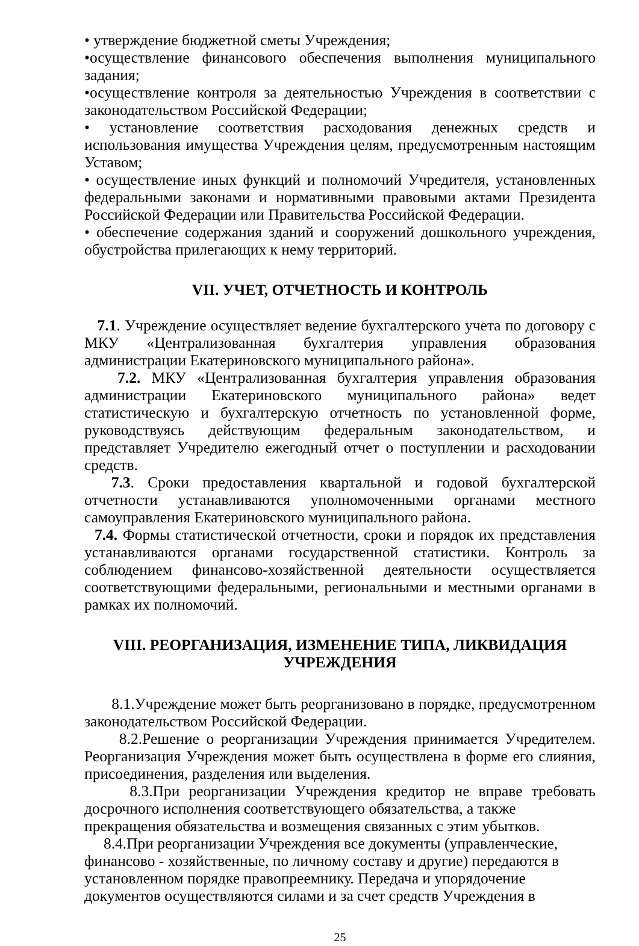• утверждение бюджетной сметы Учреждения;
•осуществление финансового обеспечения выполнения муниципального задания;
•осуществление контроля за деятельностью Учреждения в соответствии с законодательством Российской Федерации;
• установление соответствия расходования денежных средств и использования имущества Учреждения целям, предусмотренным настоящим Уставом;
• осуществление иных функций и полномочий Учредителя, установленных федеральными законами и нормативными правовыми актами Президента Российской Федерации или Правительства Российской Федерации.
• обеспечение содержания зданий и сооружений дошкольного учреждения, обустройства прилегающих к нему территорий.
VII. УЧЕТ, ОТЧЕТНОСТЬ И КОНТРОЛЬ
7.1. Учреждение осуществляет ведение бухгалтерского учета по договору с МКУ «Централизованная бухгалтерия управления образования администрации Екатериновского муниципального района».
7.2. МКУ «Централизованная бухгалтерия управления образования администрации Екатериновского муниципального района» ведет статистическую и бухгалтерскую отчетность по установленной форме, руководствуясь действующим федеральным законодательством, и представляет Учредителю ежегодный отчет о поступлении и расходовании средств.
7.3. Сроки предоставления квартальной и годовой бухгалтерской отчетности устанавливаются уполномоченными органами местного самоуправления Екатериновского муниципального района.
7.4. Формы статистической отчетности, сроки и порядок их представления устанавливаются органами государственной статистики. Контроль за соблюдением финансово-хозяйственной деятельности осуществляется соответствующими федеральными, региональными и местными органами в рамках их полномочий.
VIII. РЕОРГАНИЗАЦИЯ, ИЗМЕНЕНИЕ ТИПА, ЛИКВИДАЦИЯ УЧРЕЖДЕНИЯ
8.1.Учреждение может быть реорганизовано в порядке, предусмотренном законодательством Российской Федерации.
8.2.Решение о реорганизации Учреждения принимается Учредителем. Реорганизация Учреждения может быть осуществлена в форме его слияния, присоединения, разделения или выделения.
8.3.При реорганизации Учреждения кредитор не вправе требовать досрочного исполнения соответствующего обязательства, а также
прекращения обязательства и возмещения связанных с этим убытков.
8.4.При реорганизации Учреждения все документы (управленческие,
финансово - хозяйственные, по личному составу и другие) передаются в
установленном порядке правопреемнику. Передача и упорядочение
документов осуществляются силами и за счет средств Учреждения в
25